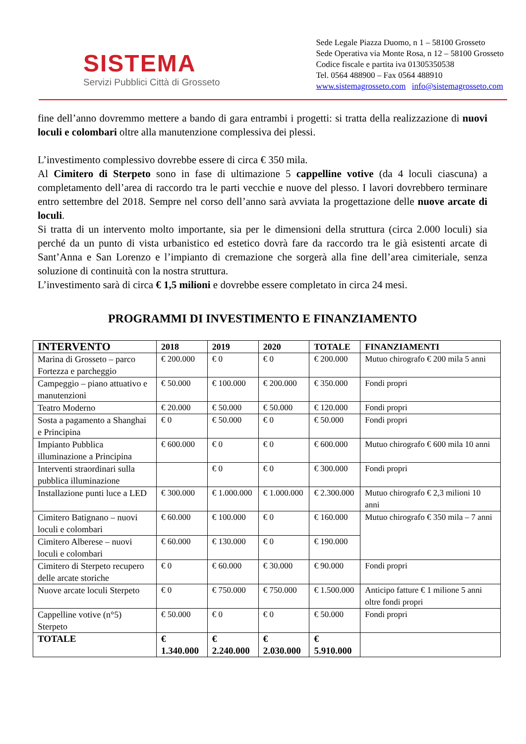SISTEMA
Servizi Pubblici Città di Grosseto
Sede Legale Piazza Duomo, n 1 – 58100 Grosseto
Sede Operativa via Monte Rosa, n 12 – 58100 Grosseto
Codice fiscale e partita iva 01305350538
Tel. 0564 488900 – Fax 0564 488910
www.sistemagrosseto.com info@sistemagrosseto.com
fine dell’anno dovremmo mettere a bando di gara entrambi i progetti: si tratta della realizzazione di nuovi loculi e colombari oltre alla manutenzione complessiva dei plessi.
L’investimento complessivo dovrebbe essere di circa € 350 mila.
Al Cimitero di Sterpeto sono in fase di ultimazione 5 cappelline votive (da 4 loculi ciascuna) a completamento dell’area di raccordo tra le parti vecchie e nuove del plesso. I lavori dovrebbero terminare entro settembre del 2018. Sempre nel corso dell’anno sarà avviata la progettazione delle nuove arcate di loculi.
Si tratta di un intervento molto importante, sia per le dimensioni della struttura (circa 2.000 loculi) sia perché da un punto di vista urbanistico ed estetico dovrà fare da raccordo tra le già esistenti arcate di Sant’Anna e San Lorenzo e l’impianto di cremazione che sorgerà alla fine dell’area cimiteriale, senza soluzione di continuità con la nostra struttura.
L’investimento sarà di circa € 1,5 milioni e dovrebbe essere completato in circa 24 mesi.
PROGRAMMI DI INVESTIMENTO E FINANZIAMENTO
| INTERVENTO | 2018 | 2019 | 2020 | TOTALE | FINANZIAMENTI |
| --- | --- | --- | --- | --- | --- |
| Marina di Grosseto – parco Fortezza e parcheggio | € 200.000 | € 0 | € 0 | € 200.000 | Mutuo chirografo € 200 mila 5 anni |
| Campeggio – piano attuativo e manutenzioni | € 50.000 | € 100.000 | € 200.000 | € 350.000 | Fondi propri |
| Teatro Moderno | € 20.000 | € 50.000 | € 50.000 | € 120.000 | Fondi propri |
| Sosta a pagamento a Shanghai e Principina | € 0 | € 50.000 | € 0 | € 50.000 | Fondi propri |
| Impianto Pubblica illuminazione a Principina | € 600.000 | € 0 | € 0 | € 600.000 | Mutuo chirografo € 600 mila 10 anni |
| Interventi straordinari sulla pubblica illuminazione | | € 0 | € 0 | € 300.000 | Fondi propri |
| Installazione punti luce a LED | € 300.000 | € 1.000.000 | € 1.000.000 | € 2.300.000 | Mutuo chirografo € 2,3 milioni 10 anni |
| Cimitero Batignano – nuovi loculi e colombari | € 60.000 | € 100.000 | € 0 | € 160.000 | Mutuo chirografo € 350 mila – 7 anni |
| Cimitero Alberese – nuovi loculi e colombari | € 60.000 | € 130.000 | € 0 | € 190.000 | |
| Cimitero di Sterpeto recupero delle arcate storiche | € 0 | € 60.000 | € 30.000 | € 90.000 | Fondi propri |
| Nuove arcate loculi Sterpeto | € 0 | € 750.000 | € 750.000 | € 1.500.000 | Anticipo fatture € 1 milione 5 anni oltre fondi propri |
| Cappelline votive (n°5) Sterpeto | € 50.000 | € 0 | € 0 | € 50.000 | Fondi propri |
| TOTALE | € 1.340.000 | € 2.240.000 | € 2.030.000 | € 5.910.000 | |